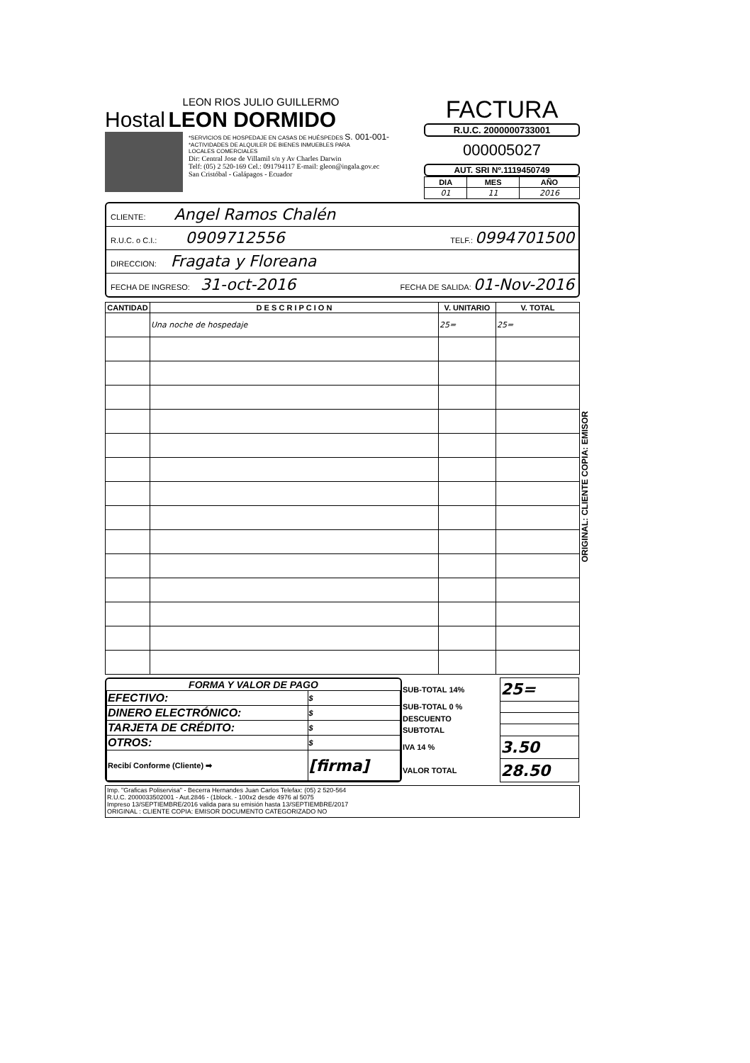LEON RIOS JULIO GUILLERMO
Hostal LEON DORMIDO
*SERVICIOS DE HOSPEDAJE EN CASAS DE HUÉSPEDES S. 001-001-
*ACTIVIDADES DE ALQUILER DE BIENES INMUEBLES PARA
LOCALES COMERCIALES
Dir: Central Jose de Villamil s/n y Av Charles Darwin
Telf: (05) 2 520-169 Cel.: 091794117 E-mail: gleon@ingala.gov.ec
San Cristóbal - Galápagos - Ecuador
FACTURA
R.U.C. 2000000733001
000005027
AUT. SRI Nº.1119450749
| DIA | MES | AÑO |
| --- | --- | --- |
| 01 | 11 | 2016 |
CLIENTE: Angel Ramos Chalén
R.U.C. o C.I.: 0909712556 TELF.: 0994701500
DIRECCION: Fragata y Floreana
FECHA DE INGRESO: 31-oct-2016 FECHA DE SALIDA: 01-Nov-2016
| CANTIDAD | D E S C R I P C I O N | V. UNITARIO | V. TOTAL |
| --- | --- | --- | --- |
| | Una noche de hospedaje | 25= | 25= |
FORMA Y VALOR DE PAGO
| EFECTIVO: | $ |
| DINERO ELECTRÓNICO: | $ |
| TARJETA DE CRÉDITO: | $ |
| OTROS: | $ |
| Recibí Conforme (Cliente) ➡ | [firma] |
| SUB-TOTAL 14% | 25= |
| SUB-TOTAL 0 % | |
| DESCUENTO | |
| SUBTOTAL | |
| IVA 14 % | 3.50 |
| VALOR TOTAL | 28.50 |
Imp. "Graficas Poliservisa" - Becerra Hernandes Juan Carlos Telefax: (05) 2 520-564
R.U.C. 2000033502001 - Aut.2846 - (1block. - 100x2 desde 4976 al 5075
Impreso 13/SEPTIEMBRE/2016 valida para su emisión hasta 13/SEPTIEMBRE/2017
ORIGINAL : CLIENTE COPIA: EMISOR DOCUMENTO CATEGORIZADO NO
ORIGINAL: CLIENTE COPIA: EMISOR